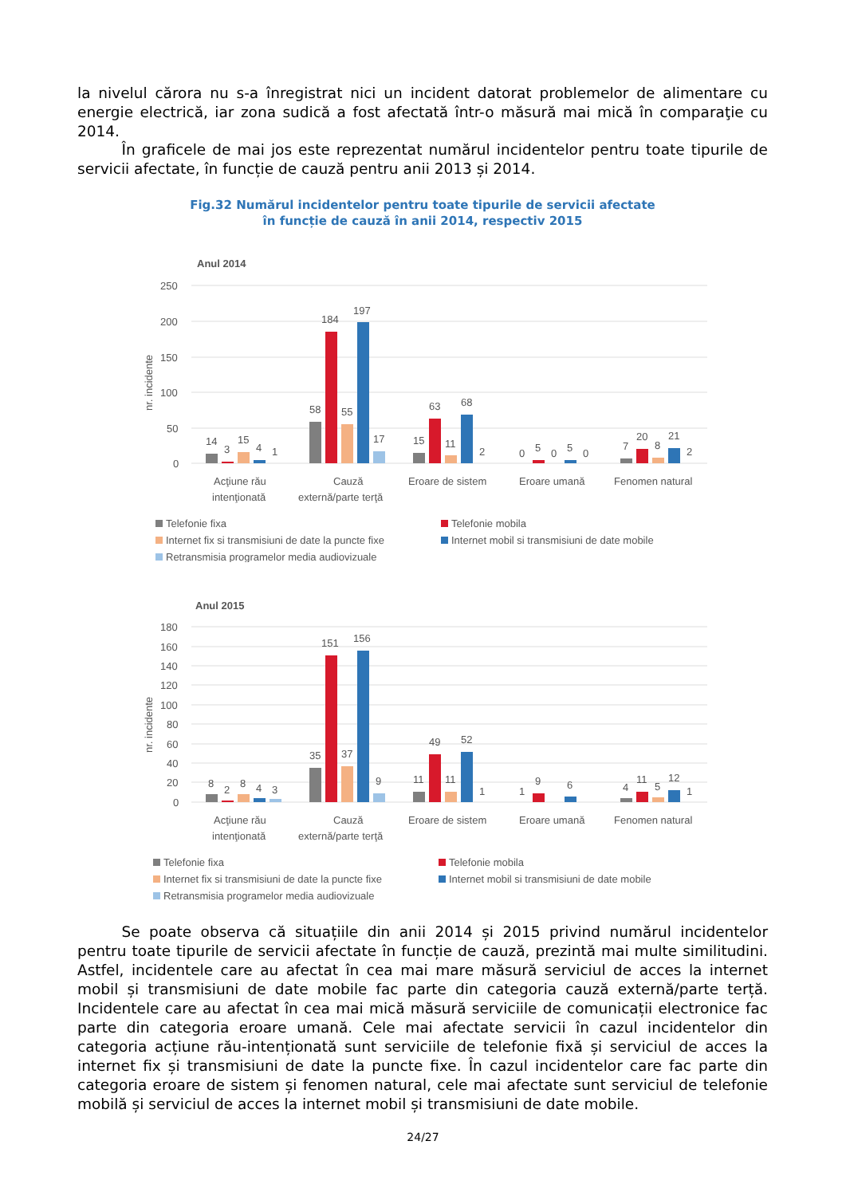la nivelul cărora nu s-a înregistrat nici un incident datorat problemelor de alimentare cu energie electrică, iar zona sudică a fost afectată într-o măsură mai mică în comparaţie cu 2014.
   În graficele de mai jos este reprezentat numărul incidentelor pentru toate tipurile de servicii afectate, în funcție de cauză pentru anii 2013 și 2014.
Fig.32 Numărul incidentelor pentru toate tipurile de servicii afectate
în funcție de cauză în anii 2014, respectiv 2015
Anul 2014
250
200
150
100
50
0
nr. incidente
14
3
15
4
1
58
184
55
197
17
15
63
11
68
2
0
5
0
5
0
7
20
8
21
2
Acţiune rău
intenţionată
Cauză
externă/parte terţă
Eroare de sistem
Eroare umană
Fenomen natural
Telefonie fixa
Telefonie mobila
Internet fix si transmisiuni de date la puncte fixe
Internet mobil si transmisiuni de date mobile
Retransmisia programelor media audiovizuale
Anul 2015
180
160
140
120
100
80
60
40
20
0
nr. incidente
8
2
8
4
3
35
151
37
156
9
11
49
11
52
1
1
9
6
4
11
5
12
1
Acţiune rău
intenţionată
Cauză
externă/parte terţă
Eroare de sistem
Eroare umană
Fenomen natural
Telefonie fixa
Telefonie mobila
Internet fix si transmisiuni de date la puncte fixe
Internet mobil si transmisiuni de date mobile
Retransmisia programelor media audiovizuale
   Se poate observa că situațiile din anii 2014 și 2015 privind numărul incidentelor pentru toate tipurile de servicii afectate în funcție de cauză, prezintă mai multe similitudini. Astfel, incidentele care au afectat în cea mai mare măsură serviciul de acces la internet mobil și transmisiuni de date mobile fac parte din categoria cauză externă/parte terță. Incidentele care au afectat în cea mai mică măsură serviciile de comunicații electronice fac parte din categoria eroare umană. Cele mai afectate servicii în cazul incidentelor din categoria acțiune rău-intenționată sunt serviciile de telefonie fixă și serviciul de acces la internet fix și transmisiuni de date la puncte fixe. În cazul incidentelor care fac parte din categoria eroare de sistem și fenomen natural, cele mai afectate sunt serviciul de telefonie mobilă și serviciul de acces la internet mobil și transmisiuni de date mobile.
24/27